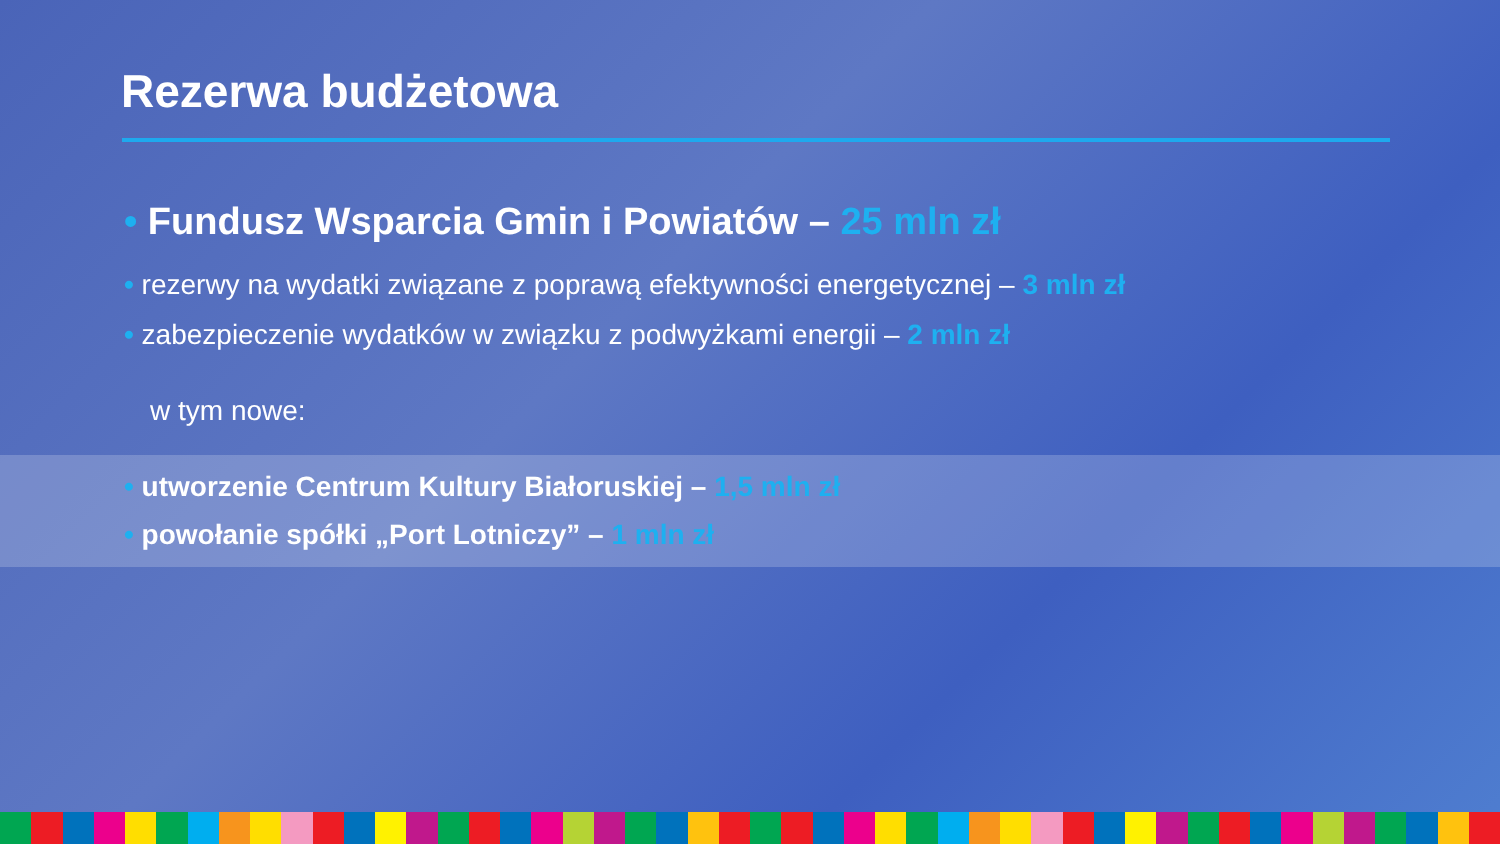Rezerwa budżetowa
• Fundusz Wsparcia Gmin i Powiatów – 25 mln zł
• rezerwy na wydatki związane z poprawą efektywności energetycznej – 3 mln zł
• zabezpieczenie wydatków w związku z podwyżkami energii – 2 mln zł
w tym nowe:
• utworzenie Centrum Kultury Białoruskiej – 1,5 mln zł
• powołanie spółki „Port Lotniczy” – 1 mln zł